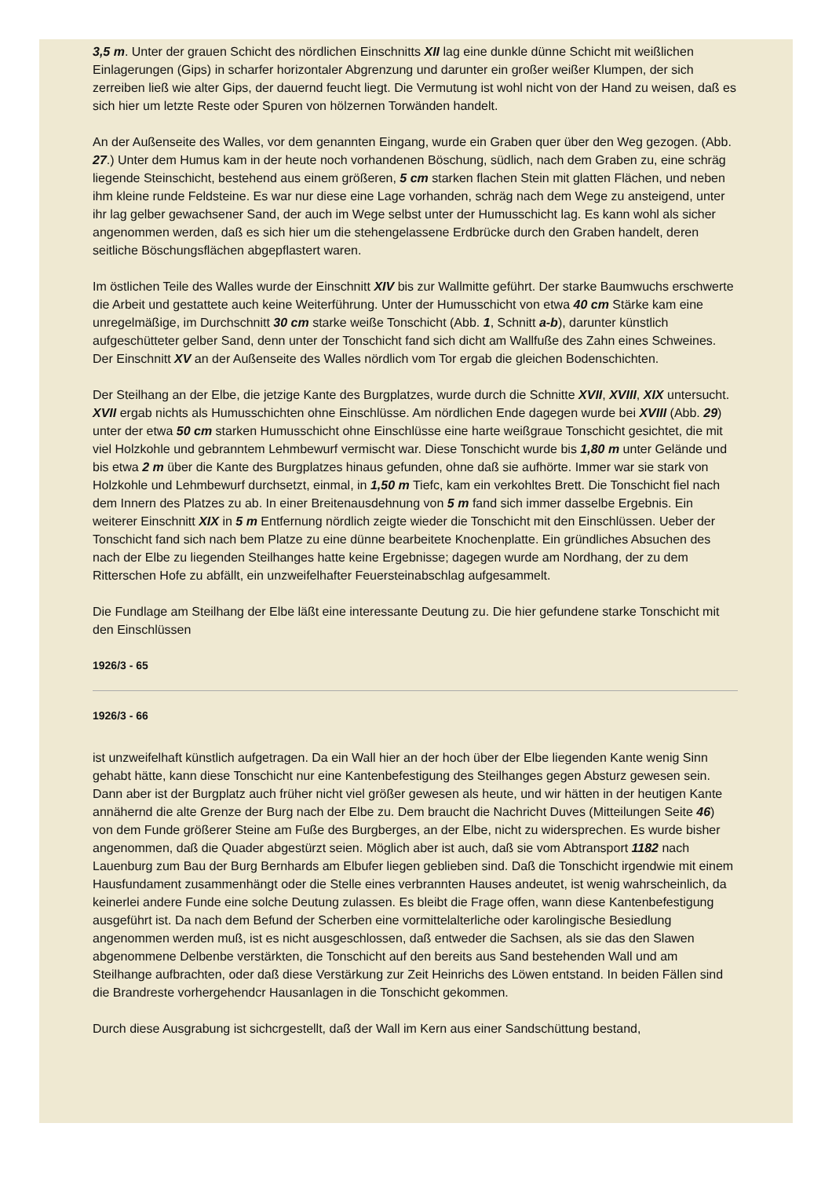3,5 m. Unter der grauen Schicht des nördlichen Einschnitts XII lag eine dunkle dünne Schicht mit weißlichen Einlagerungen (Gips) in scharfer horizontaler Abgrenzung und darunter ein großer weißer Klumpen, der sich zerreiben ließ wie alter Gips, der dauernd feucht liegt. Die Vermutung ist wohl nicht von der Hand zu weisen, daß es sich hier um letzte Reste oder Spuren von hölzernen Torwänden handelt.
An der Außenseite des Walles, vor dem genannten Eingang, wurde ein Graben quer über den Weg gezogen. (Abb. 27.) Unter dem Humus kam in der heute noch vorhandenen Böschung, südlich, nach dem Graben zu, eine schräg liegende Steinschicht, bestehend aus einem größeren, 5 cm starken flachen Stein mit glatten Flächen, und neben ihm kleine runde Feldsteine. Es war nur diese eine Lage vorhanden, schräg nach dem Wege zu ansteigend, unter ihr lag gelber gewachsener Sand, der auch im Wege selbst unter der Humusschicht lag. Es kann wohl als sicher angenommen werden, daß es sich hier um die stehengelassene Erdbrücke durch den Graben handelt, deren seitliche Böschungsflächen abgepflastert waren.
Im östlichen Teile des Walles wurde der Einschnitt XIV bis zur Wallmitte geführt. Der starke Baumwuchs erschwerte die Arbeit und gestattete auch keine Weiterführung. Unter der Humusschicht von etwa 40 cm Stärke kam eine unregelmäßige, im Durchschnitt 30 cm starke weiße Tonschicht (Abb. 1, Schnitt a-b), darunter künstlich aufgeschütteter gelber Sand, denn unter der Tonschicht fand sich dicht am Wallfuße des Zahn eines Schweines. Der Einschnitt XV an der Außenseite des Walles nördlich vom Tor ergab die gleichen Bodenschichten.
Der Steilhang an der Elbe, die jetzige Kante des Burgplatzes, wurde durch die Schnitte XVII, XVIII, XIX untersucht. XVII ergab nichts als Humusschichten ohne Einschlüsse. Am nördlichen Ende dagegen wurde bei XVIII (Abb. 29) unter der etwa 50 cm starken Humusschicht ohne Einschlüsse eine harte weißgraue Tonschicht gesichtet, die mit viel Holzkohle und gebranntem Lehmbewurf vermischt war. Diese Tonschicht wurde bis 1,80 m unter Gelände und bis etwa 2 m über die Kante des Burgplatzes hinaus gefunden, ohne daß sie aufhörte. Immer war sie stark von Holzkohle und Lehmbewurf durchsetzt, einmal, in 1,50 m Tiefc, kam ein verkohltes Brett. Die Tonschicht fiel nach dem Innern des Platzes zu ab. In einer Breitenausdehnung von 5 m fand sich immer dasselbe Ergebnis. Ein weiterer Einschnitt XIX in 5 m Entfernung nördlich zeigte wieder die Tonschicht mit den Einschlüssen. Ueber der Tonschicht fand sich nach bem Platze zu eine dünne bearbeitete Knochenplatte. Ein gründliches Absuchen des nach der Elbe zu liegenden Steilhanges hatte keine Ergebnisse; dagegen wurde am Nordhang, der zu dem Ritterschen Hofe zu abfällt, ein unzweifelhafter Feuersteinabschlag aufgesammelt.
Die Fundlage am Steilhang der Elbe läßt eine interessante Deutung zu. Die hier gefundene starke Tonschicht mit den Einschlüssen
1926/3 - 65
1926/3 - 66
ist unzweifelhaft künstlich aufgetragen. Da ein Wall hier an der hoch über der Elbe liegenden Kante wenig Sinn gehabt hätte, kann diese Tonschicht nur eine Kantenbefestigung des Steilhanges gegen Absturz gewesen sein. Dann aber ist der Burgplatz auch früher nicht viel größer gewesen als heute, und wir hätten in der heutigen Kante annähernd die alte Grenze der Burg nach der Elbe zu. Dem braucht die Nachricht Duves (Mitteilungen Seite 46) von dem Funde größerer Steine am Fuße des Burgberges, an der Elbe, nicht zu widersprechen. Es wurde bisher angenommen, daß die Quader abgestürzt seien. Möglich aber ist auch, daß sie vom Abtransport 1182 nach Lauenburg zum Bau der Burg Bernhards am Elbufer liegen geblieben sind. Daß die Tonschicht irgendwie mit einem Hausfundament zusammenhängt oder die Stelle eines verbrannten Hauses andeutet, ist wenig wahrscheinlich, da keinerlei andere Funde eine solche Deutung zulassen. Es bleibt die Frage offen, wann diese Kantenbefestigung ausgeführt ist. Da nach dem Befund der Scherben eine vormittelalterliche oder karolingische Besiedlung angenommen werden muß, ist es nicht ausgeschlossen, daß entweder die Sachsen, als sie das den Slawen abgenommene Delbenbe verstärkten, die Tonschicht auf den bereits aus Sand bestehenden Wall und am Steilhange aufbrachten, oder daß diese Verstärkung zur Zeit Heinrichs des Löwen entstand. In beiden Fällen sind die Brandreste vorhergehendcr Hausanlagen in die Tonschicht gekommen.
Durch diese Ausgrabung ist sichcrgestellt, daß der Wall im Kern aus einer Sandschüttung bestand,